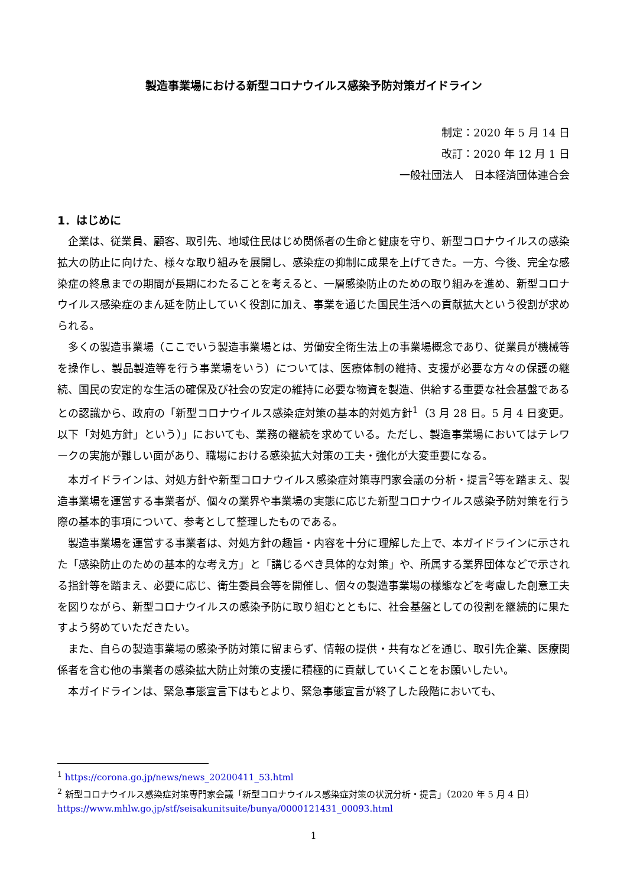製造事業場における新型コロナウイルス感染予防対策ガイドライン
制定：2020 年 5 月 14 日　
改訂：2020 年 12 月 1 日　
一般社団法人　日本経済団体連合会
1．はじめに
企業は、従業員、顧客、取引先、地域住民はじめ関係者の生命と健康を守り、新型コロナウイルスの感染拡大の防止に向けた、様々な取り組みを展開し、感染症の抑制に成果を上げてきた。一方、今後、完全な感染症の終息までの期間が長期にわたることを考えると、一層感染防止のための取り組みを進め、新型コロナウイルス感染症のまん延を防止していく役割に加え、事業を通じた国民生活への貢献拡大という役割が求められる。
多くの製造事業場（ここでいう製造事業場とは、労働安全衛生法上の事業場概念であり、従業員が機械等を操作し、製品製造等を行う事業場をいう）については、医療体制の維持、支援が必要な方々の保護の継続、国民の安定的な生活の確保及び社会の安定の維持に必要な物資を製造、供給する重要な社会基盤であるとの認識から、政府の「新型コロナウイルス感染症対策の基本的対処方針<sup>1</sup>（3 月 28 日。5 月 4 日変更。以下「対処方針」という）」においても、業務の継続を求めている。ただし、製造事業場においてはテレワークの実施が難しい面があり、職場における感染拡大対策の工夫・強化が大変重要になる。
本ガイドラインは、対処方針や新型コロナウイルス感染症対策専門家会議の分析・提言<sup>2</sup>等を踏まえ、製造事業場を運営する事業者が、個々の業界や事業場の実態に応じた新型コロナウイルス感染予防対策を行う際の基本的事項について、参考として整理したものである。
製造事業場を運営する事業者は、対処方針の趣旨・内容を十分に理解した上で、本ガイドラインに示された「感染防止のための基本的な考え方」と「講じるべき具体的な対策」や、所属する業界団体などで示される指針等を踏まえ、必要に応じ、衛生委員会等を開催し、個々の製造事業場の様態などを考慮した創意工夫を図りながら、新型コロナウイルスの感染予防に取り組むとともに、社会基盤としての役割を継続的に果たすよう努めていただきたい。
また、自らの製造事業場の感染予防対策に留まらず、情報の提供・共有などを通じ、取引先企業、医療関係者を含む他の事業者の感染拡大防止対策の支援に積極的に貢献していくことをお願いしたい。
本ガイドラインは、緊急事態宣言下はもとより、緊急事態宣言が終了した段階においても、
<sup>1</sup> https://corona.go.jp/news/news_20200411_53.html
<sup>2</sup> 新型コロナウイルス感染症対策専門家会議「新型コロナウイルス感染症対策の状況分析・提言」（2020 年 5 月 4 日）https://www.mhlw.go.jp/stf/seisakunitsuite/bunya/0000121431_00093.html
1